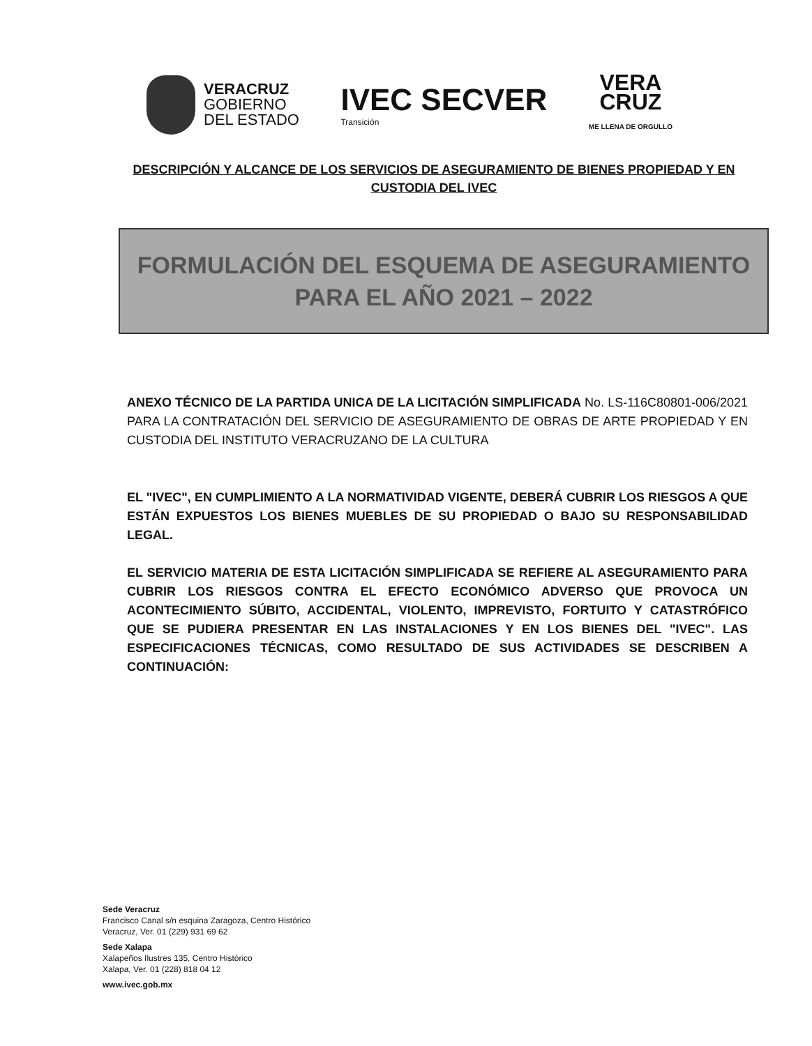VERACRUZ
GOBIERNO
DEL ESTADO
IVEC SECVER
Transición
VERA
CRUZ
ME LLENA DE ORGULLO
DESCRIPCIÓN Y ALCANCE DE LOS SERVICIOS DE ASEGURAMIENTO DE BIENES PROPIEDAD Y EN CUSTODIA DEL IVEC
FORMULACIÓN DEL ESQUEMA DE ASEGURAMIENTO
PARA EL AÑO 2021 – 2022
ANEXO TÉCNICO DE LA PARTIDA UNICA DE LA LICITACIÓN SIMPLIFICADA No. LS-116C80801-006/2021 PARA LA CONTRATACIÓN DEL SERVICIO DE ASEGURAMIENTO DE OBRAS DE ARTE PROPIEDAD Y EN CUSTODIA DEL INSTITUTO VERACRUZANO DE LA CULTURA
EL "IVEC", EN CUMPLIMIENTO A LA NORMATIVIDAD VIGENTE, DEBERÁ CUBRIR LOS RIESGOS A QUE ESTÁN EXPUESTOS LOS BIENES MUEBLES DE SU PROPIEDAD O BAJO SU RESPONSABILIDAD LEGAL.
EL SERVICIO MATERIA DE ESTA LICITACIÓN SIMPLIFICADA SE REFIERE AL ASEGURAMIENTO PARA CUBRIR LOS RIESGOS CONTRA EL EFECTO ECONÓMICO ADVERSO QUE PROVOCA UN ACONTECIMIENTO SÚBITO, ACCIDENTAL, VIOLENTO, IMPREVISTO, FORTUITO Y CATASTRÓFICO QUE SE PUDIERA PRESENTAR EN LAS INSTALACIONES Y EN LOS BIENES DEL "IVEC". LAS ESPECIFICACIONES TÉCNICAS, COMO RESULTADO DE SUS ACTIVIDADES SE DESCRIBEN A CONTINUACIÓN:
Sede Veracruz
Francisco Canal s/n esquina Zaragoza, Centro Histórico
Veracruz, Ver. 01 (229) 931 69 62
Sede Xalapa
Xalapeños Ilustres 135, Centro Histórico
Xalapa, Ver. 01 (228) 818 04 12
www.ivec.gob.mx